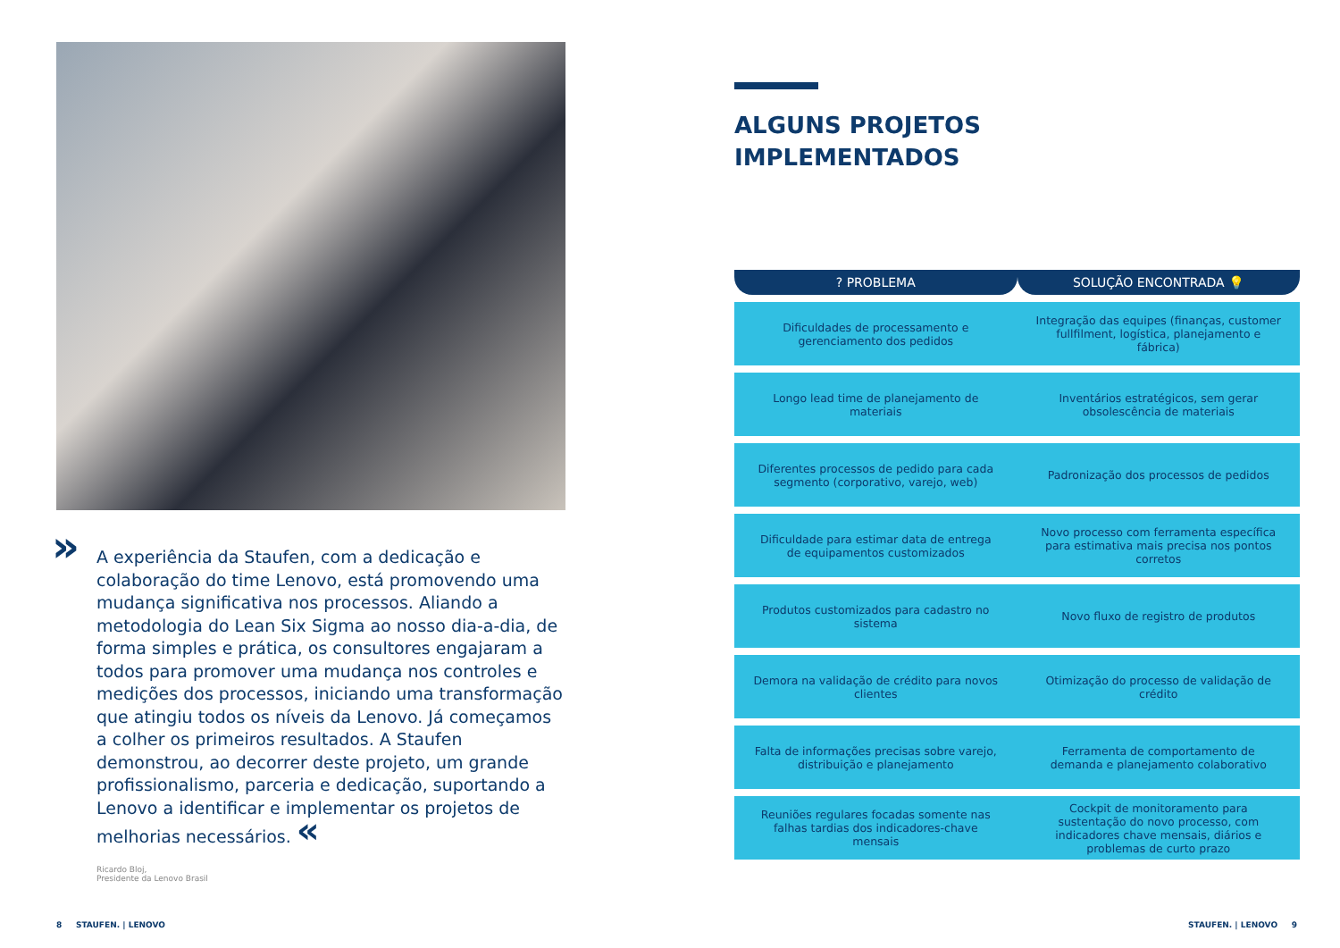» A experiência da Staufen, com a dedicação e colaboração do time Lenovo, está promovendo uma mudança significativa nos processos. Aliando a metodologia do Lean Six Sigma ao nosso dia-a-dia, de forma simples e prática, os consultores engajaram a todos para promover uma mudança nos controles e medições dos processos, iniciando uma transformação que atingiu todos os níveis da Lenovo. Já começamos a colher os primeiros resultados. A Staufen demonstrou, ao decorrer deste projeto, um grande profissionalismo, parceria e dedicação, suportando a Lenovo a identificar e implementar os projetos de melhorias necessários. «
Ricardo Bloj,
Presidente da Lenovo Brasil
ALGUNS PROJETOS
IMPLEMENTADOS
| ? PROBLEMA | SOLUÇÃO ENCONTRADA 💡 |
| --- | --- |
| Dificuldades de processamento e gerenciamento dos pedidos | Integração das equipes (finanças, customer fullfilment, logística, planejamento e fábrica) |
| Longo lead time de planejamento de materiais | Inventários estratégicos, sem gerar obsolescência de materiais |
| Diferentes processos de pedido para cada segmento (corporativo, varejo, web) | Padronização dos processos de pedidos |
| Dificuldade para estimar data de entrega de equipamentos customizados | Novo processo com ferramenta específica para estimativa mais precisa nos pontos corretos |
| Produtos customizados para cadastro no sistema | Novo fluxo de registro de produtos |
| Demora na validação de crédito para novos clientes | Otimização do processo de validação de crédito |
| Falta de informações precisas sobre varejo, distribuição e planejamento | Ferramenta de comportamento de demanda e planejamento colaborativo |
| Reuniões regulares focadas somente nas falhas tardias dos indicadores-chave mensais | Cockpit de monitoramento para sustentação do novo processo, com indicadores chave mensais, diários e problemas de curto prazo |
8 STAUFEN. | LENOVO STAUFEN. | LENOVO 9